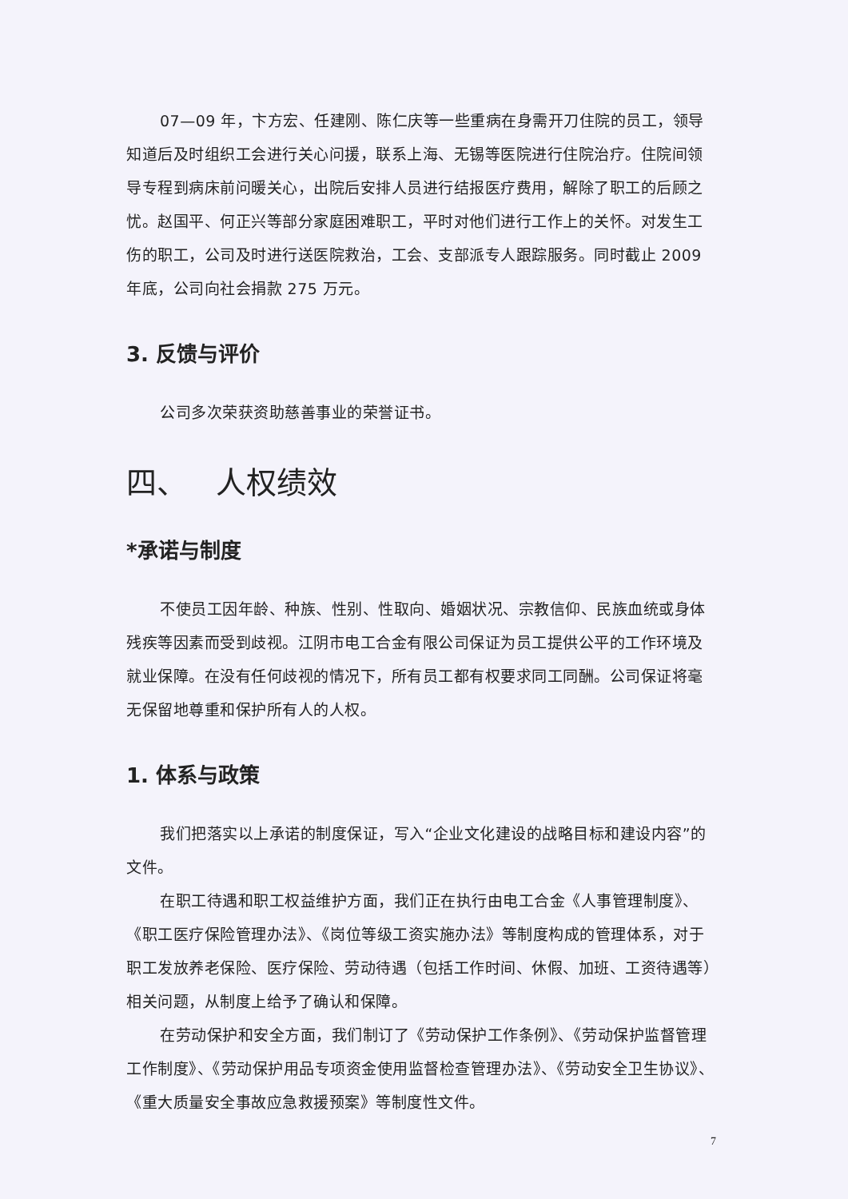07—09 年，卞方宏、任建刚、陈仁庆等一些重病在身需开刀住院的员工，领导知道后及时组织工会进行关心问援，联系上海、无锡等医院进行住院治疗。住院间领导专程到病床前问暖关心，出院后安排人员进行结报医疗费用，解除了职工的后顾之忧。赵国平、何正兴等部分家庭困难职工，平时对他们进行工作上的关怀。对发生工伤的职工，公司及时进行送医院救治，工会、支部派专人跟踪服务。同时截止 2009 年底，公司向社会捐款 275 万元。
3. 反馈与评价
公司多次荣获资助慈善事业的荣誉证书。
四、 人权绩效
*承诺与制度
不使员工因年龄、种族、性别、性取向、婚姻状况、宗教信仰、民族血统或身体残疾等因素而受到歧视。江阴市电工合金有限公司保证为员工提供公平的工作环境及就业保障。在没有任何歧视的情况下，所有员工都有权要求同工同酬。公司保证将毫无保留地尊重和保护所有人的人权。
1. 体系与政策
我们把落实以上承诺的制度保证，写入“企业文化建设的战略目标和建设内容”的文件。
在职工待遇和职工权益维护方面，我们正在执行由电工合金《人事管理制度》、《职工医疗保险管理办法》、《岗位等级工资实施办法》等制度构成的管理体系，对于职工发放养老保险、医疗保险、劳动待遇（包括工作时间、休假、加班、工资待遇等）相关问题，从制度上给予了确认和保障。
在劳动保护和安全方面，我们制订了《劳动保护工作条例》、《劳动保护监督管理工作制度》、《劳动保护用品专项资金使用监督检查管理办法》、《劳动安全卫生协议》、《重大质量安全事故应急救援预案》等制度性文件。
7